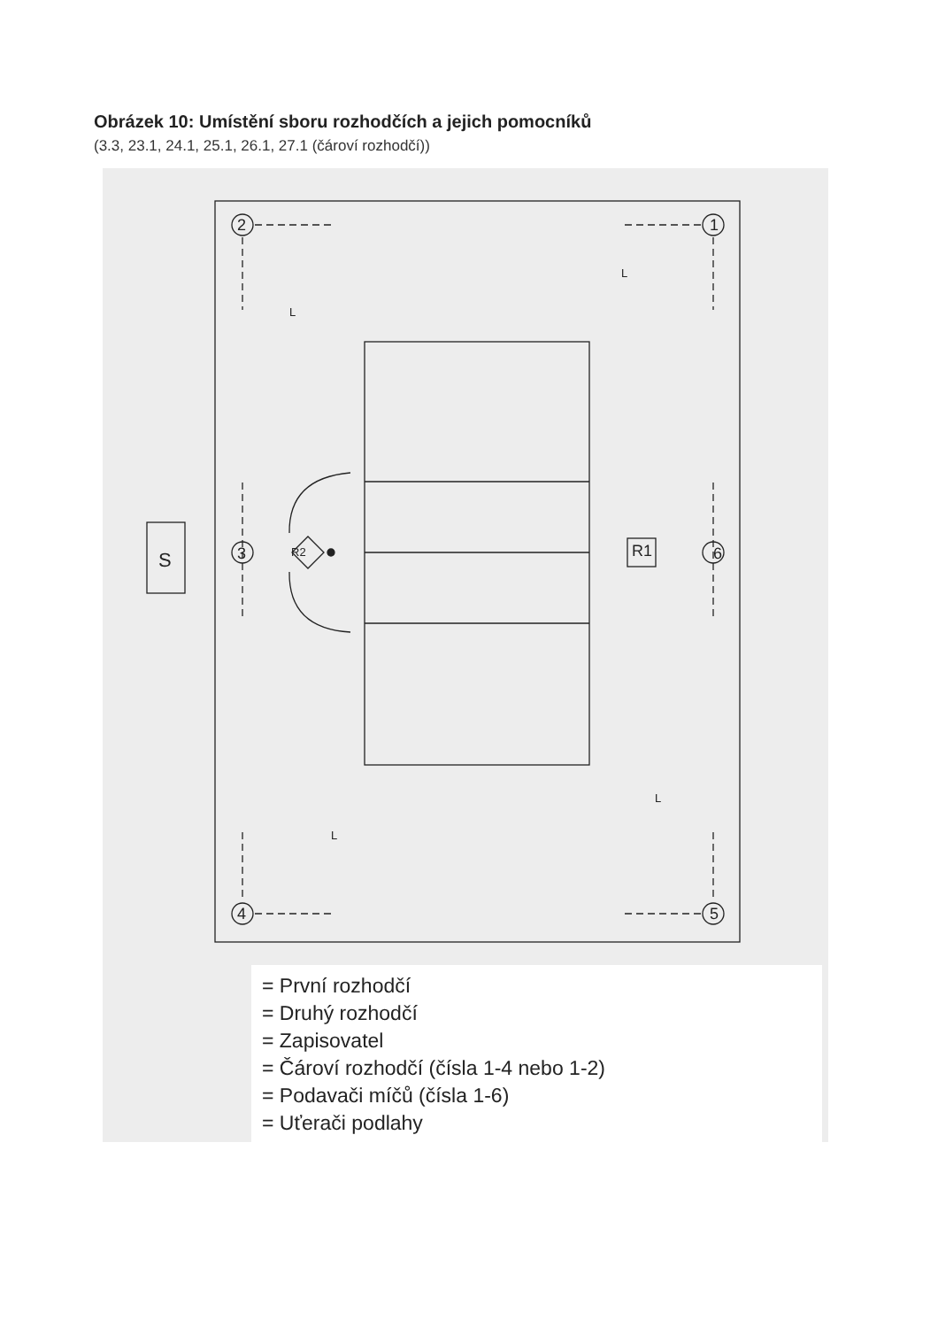Obrázek 10: Umístění sboru rozhodčích a jejich pomocníků
(3.3, 23.1, 24.1, 25.1, 26.1, 27.1 (čároví rozhodčí))
S
2
1
3
6
4
5
R2
R1
L
L
L
L
= První rozhodčí
= Druhý rozhodčí
= Zapisovatel
= Čároví rozhodčí (čísla 1-4 nebo 1-2)
= Podavači míčů (čísla 1-6)
= Uťerači podlahy